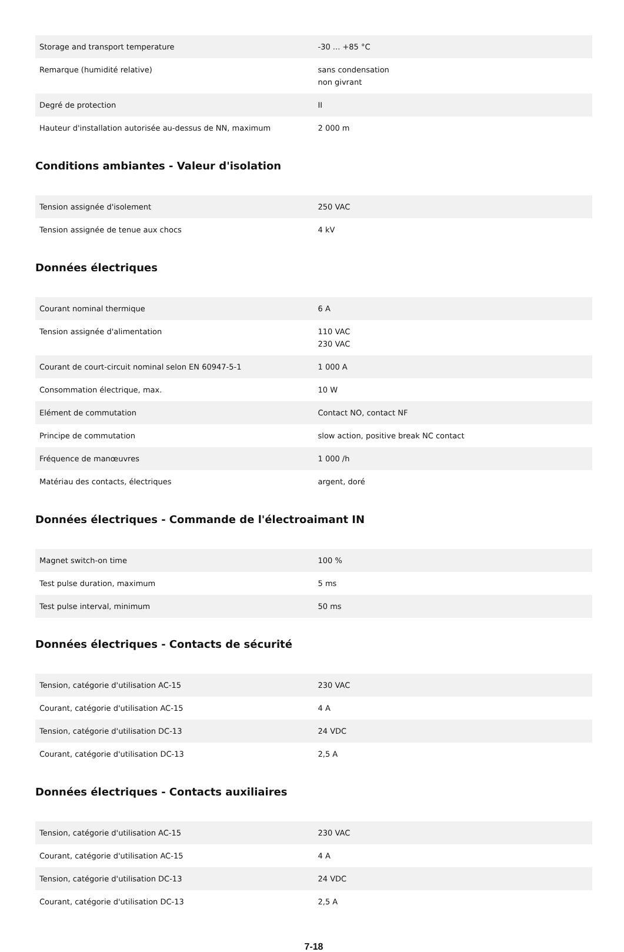| Storage and transport temperature | -30 ... +85 °C |
| Remarque (humidité relative) | sans condensation non givrant |
| Degré de protection | II |
| Hauteur d'installation autorisée au-dessus de NN, maximum | 2 000 m |
Conditions ambiantes - Valeur d'isolation
| Tension assignée d'isolement | 250 VAC |
| Tension assignée de tenue aux chocs | 4 kV |
Données électriques
| Courant nominal thermique | 6 A |
| Tension assignée d'alimentation | 110 VAC 230 VAC |
| Courant de court-circuit nominal selon EN 60947-5-1 | 1 000 A |
| Consommation électrique, max. | 10 W |
| Elément de commutation | Contact NO, contact NF |
| Principe de commutation | slow action, positive break NC contact |
| Fréquence de manœuvres | 1 000 /h |
| Matériau des contacts, électriques | argent, doré |
Données électriques - Commande de l'électroaimant IN
| Magnet switch-on time | 100 % |
| Test pulse duration, maximum | 5 ms |
| Test pulse interval, minimum | 50 ms |
Données électriques - Contacts de sécurité
| Tension, catégorie d'utilisation AC-15 | 230 VAC |
| Courant, catégorie d'utilisation AC-15 | 4 A |
| Tension, catégorie d'utilisation DC-13 | 24 VDC |
| Courant, catégorie d'utilisation DC-13 | 2,5 A |
Données électriques - Contacts auxiliaires
| Tension, catégorie d'utilisation AC-15 | 230 VAC |
| Courant, catégorie d'utilisation AC-15 | 4 A |
| Tension, catégorie d'utilisation DC-13 | 24 VDC |
| Courant, catégorie d'utilisation DC-13 | 2,5 A |
7-18